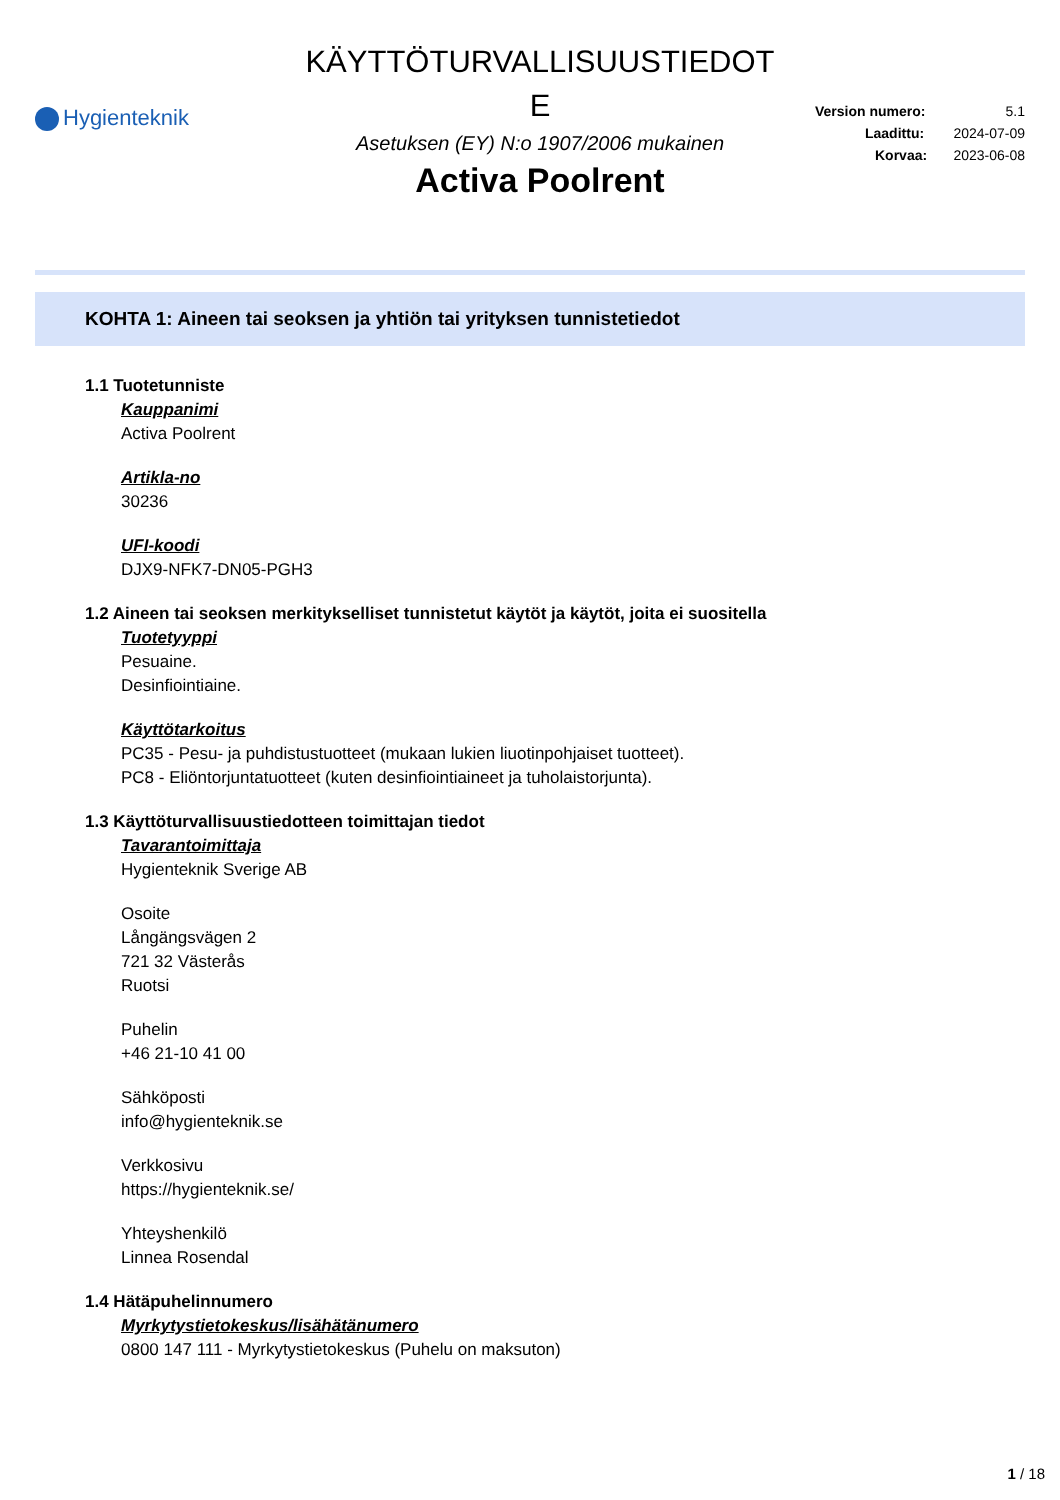Hygienteknik
KÄYTTÖTURVALLISUUSTIEDOT
E
Asetuksen (EY) N:o 1907/2006 mukainen
Activa Poolrent
Version numero: 5.1
Laadittu: 2024-07-09
Korvaa: 2023-06-08
KOHTA 1: Aineen tai seoksen ja yhtiön tai yrityksen tunnistetiedot
1.1 Tuotetunniste
Kauppanimi
Activa Poolrent
Artikla-no
30236
UFI-koodi
DJX9-NFK7-DN05-PGH3
1.2 Aineen tai seoksen merkitykselliset tunnistetut käytöt ja käytöt, joita ei suositella
Tuotetyyppi
Pesuaine.
Desinfiointiaine.
Käyttötarkoitus
PC35 - Pesu- ja puhdistustuotteet (mukaan lukien liuotinpohjaiset tuotteet).
PC8 - Eliöntorjuntatuotteet (kuten desinfiointiaineet ja tuholaistorjunta).
1.3 Käyttöturvallisuustiedotteen toimittajan tiedot
Tavarantoimittaja
Hygienteknik Sverige AB
Osoite
Långängsvägen 2
721 32 Västerås
Ruotsi
Puhelin
+46 21-10 41 00
Sähköposti
info@hygienteknik.se
Verkkosivu
https://hygienteknik.se/
Yhteyshenkilö
Linnea Rosendal
1.4 Hätäpuhelinnumero
Myrkytystietokeskus/lisähätänumero
0800 147 111 - Myrkytystietokeskus (Puhelu on maksuton)
1 / 18